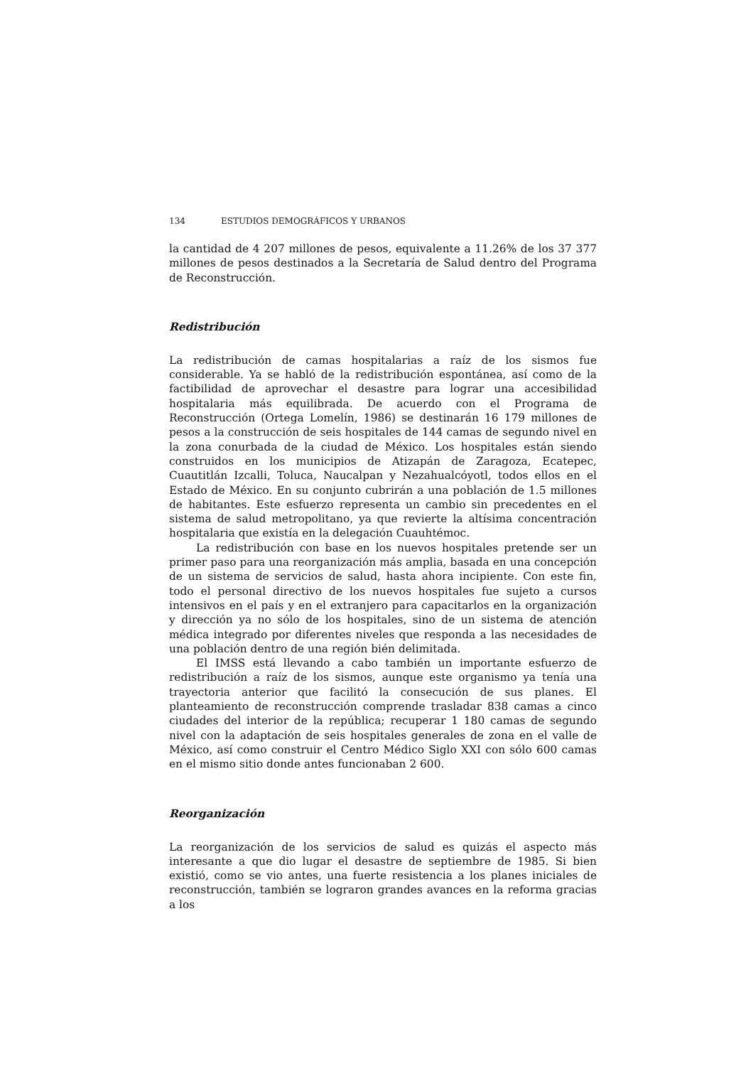134 ESTUDIOS DEMOGRÁFICOS Y URBANOS
la cantidad de 4 207 millones de pesos, equivalente a 11.26% de los 37 377 millones de pesos destinados a la Secretaría de Salud dentro del Programa de Reconstrucción.
Redistribución
La redistribución de camas hospitalarias a raíz de los sismos fue considerable. Ya se habló de la redistribución espontánea, así como de la factibilidad de aprovechar el desastre para lograr una accesibilidad hospitalaria más equilibrada. De acuerdo con el Programa de Reconstrucción (Ortega Lomelín, 1986) se destinarán 16 179 millones de pesos a la construcción de seis hospitales de 144 camas de segundo nivel en la zona conurbada de la ciudad de México. Los hospitales están siendo construidos en los municipios de Atizapán de Zaragoza, Ecatepec, Cuautitlán Izcalli, Toluca, Naucalpan y Nezahualcóyotl, todos ellos en el Estado de México. En su conjunto cubrirán a una población de 1.5 millones de habitantes. Este esfuerzo representa un cambio sin precedentes en el sistema de salud metropolitano, ya que revierte la altísima concentración hospitalaria que existía en la delegación Cuauhtémoc.
La redistribución con base en los nuevos hospitales pretende ser un primer paso para una reorganización más amplia, basada en una concepción de un sistema de servicios de salud, hasta ahora incipiente. Con este fin, todo el personal directivo de los nuevos hospitales fue sujeto a cursos intensivos en el país y en el extranjero para capacitarlos en la organización y dirección ya no sólo de los hospitales, sino de un sistema de atención médica integrado por diferentes niveles que responda a las necesidades de una población dentro de una región bién delimitada.
El IMSS está llevando a cabo también un importante esfuerzo de redistribución a raíz de los sismos, aunque este organismo ya tenía una trayectoria anterior que facilitó la consecución de sus planes. El planteamiento de reconstrucción comprende trasladar 838 camas a cinco ciudades del interior de la república; recuperar 1 180 camas de segundo nivel con la adaptación de seis hospitales generales de zona en el valle de México, así como construir el Centro Médico Siglo XXI con sólo 600 camas en el mismo sitio donde antes funcionaban 2 600.
Reorganización
La reorganización de los servicios de salud es quizás el aspecto más interesante a que dio lugar el desastre de septiembre de 1985. Si bien existió, como se vio antes, una fuerte resistencia a los planes iniciales de reconstrucción, también se lograron grandes avances en la reforma gracias a los